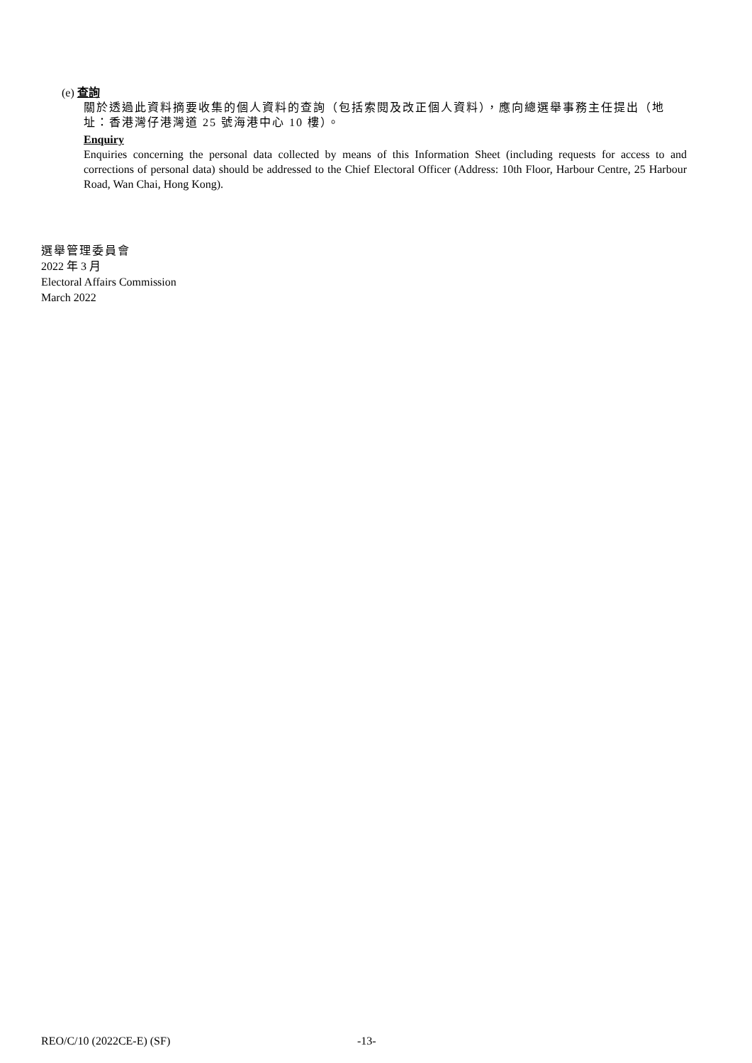(e) 查詢
關於透過此資料摘要收集的個人資料的查詢（包括索閱及改正個人資料），應向總選舉事務主任提出（地址：香港灣仔港灣道 25 號海港中心 10 樓）。
Enquiry
Enquiries concerning the personal data collected by means of this Information Sheet (including requests for access to and corrections of personal data) should be addressed to the Chief Electoral Officer (Address: 10th Floor, Harbour Centre, 25 Harbour Road, Wan Chai, Hong Kong).
選舉管理委員會
2022 年 3 月
Electoral Affairs Commission
March 2022
REO/C/10 (2022CE-E) (SF) -13-